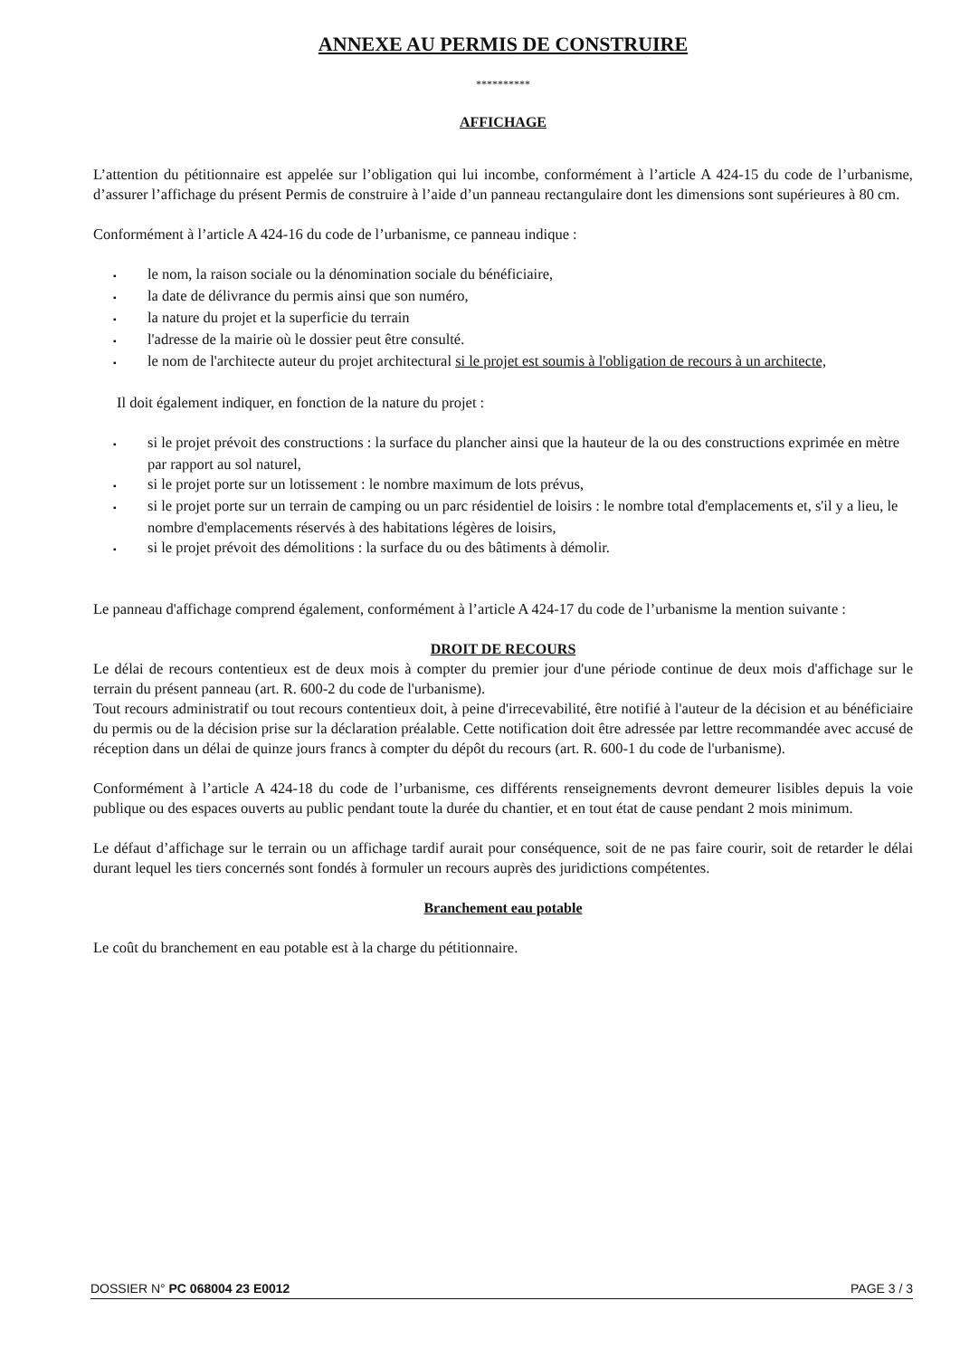ANNEXE AU PERMIS DE CONSTRUIRE
**********
AFFICHAGE
L’attention du pétitionnaire est appelée sur l’obligation qui lui incombe, conformément à l’article A 424-15 du code de l’urbanisme, d’assurer l’affichage du présent Permis de construire à l’aide d’un panneau rectangulaire dont les dimensions sont supérieures à 80 cm.
Conformément à l’article A 424-16 du code de l’urbanisme, ce panneau indique :
▪ le nom, la raison sociale ou la dénomination sociale du bénéficiaire,
▪ la date de délivrance du permis ainsi que son numéro,
▪ la nature du projet et la superficie du terrain
▪ l'adresse de la mairie où le dossier peut être consulté.
▪ le nom de l'architecte auteur du projet architectural si le projet est soumis à l'obligation de recours à un architecte,
Il doit également indiquer, en fonction de la nature du projet :
▪ si le projet prévoit des constructions : la surface du plancher ainsi que la hauteur de la ou des constructions exprimée en mètre par rapport au sol naturel,
▪ si le projet porte sur un lotissement : le nombre maximum de lots prévus,
▪ si le projet porte sur un terrain de camping ou un parc résidentiel de loisirs : le nombre total d'emplacements et, s'il y a lieu, le nombre d'emplacements réservés à des habitations légères de loisirs,
▪ si le projet prévoit des démolitions : la surface du ou des bâtiments à démolir.
Le panneau d'affichage comprend également, conformément à l’article A 424-17 du code de l’urbanisme la mention suivante :
DROIT DE RECOURS
Le délai de recours contentieux est de deux mois à compter du premier jour d'une période continue de deux mois d'affichage sur le terrain du présent panneau (art. R. 600-2 du code de l'urbanisme).
Tout recours administratif ou tout recours contentieux doit, à peine d'irrecevabilité, être notifié à l'auteur de la décision et au bénéficiaire du permis ou de la décision prise sur la déclaration préalable. Cette notification doit être adressée par lettre recommandée avec accusé de réception dans un délai de quinze jours francs à compter du dépôt du recours (art. R. 600-1 du code de l'urbanisme).
Conformément à l’article A 424-18 du code de l’urbanisme, ces différents renseignements devront demeurer lisibles depuis la voie publique ou des espaces ouverts au public pendant toute la durée du chantier, et en tout état de cause pendant 2 mois minimum.
Le défaut d’affichage sur le terrain ou un affichage tardif aurait pour conséquence, soit de ne pas faire courir, soit de retarder le délai durant lequel les tiers concernés sont fondés à formuler un recours auprès des juridictions compétentes.
Branchement eau potable
Le coût du branchement en eau potable est à la charge du pétitionnaire.
DOSSIER N° PC 068004 23 E0012 PAGE 3 / 3